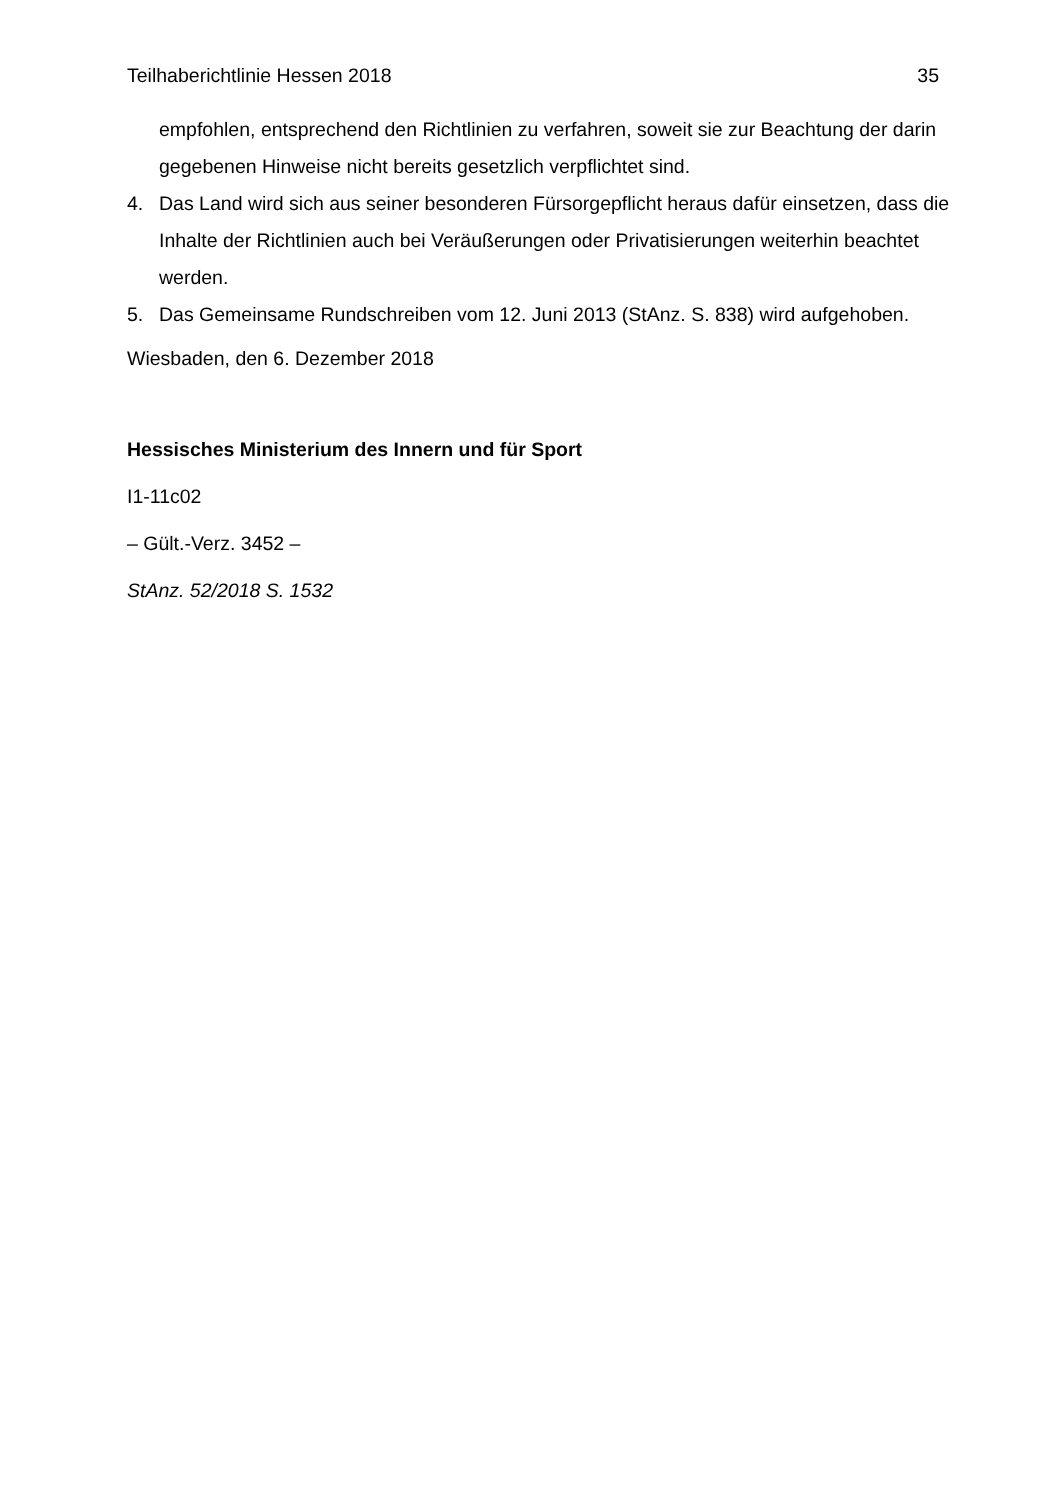Teilhaberichtlinie Hessen 2018 35
empfohlen, entsprechend den Richtlinien zu verfahren, soweit sie zur Beachtung der darin gegebenen Hinweise nicht bereits gesetzlich verpflichtet sind.
4. Das Land wird sich aus seiner besonderen Fürsorgepflicht heraus dafür einsetzen, dass die Inhalte der Richtlinien auch bei Veräußerungen oder Privatisierungen weiterhin beachtet werden.
5. Das Gemeinsame Rundschreiben vom 12. Juni 2013 (StAnz. S. 838) wird aufgehoben.
Wiesbaden, den 6. Dezember 2018
Hessisches Ministerium des Innern und für Sport
I1-11c02
– Gült.-Verz. 3452 –
StAnz. 52/2018 S. 1532